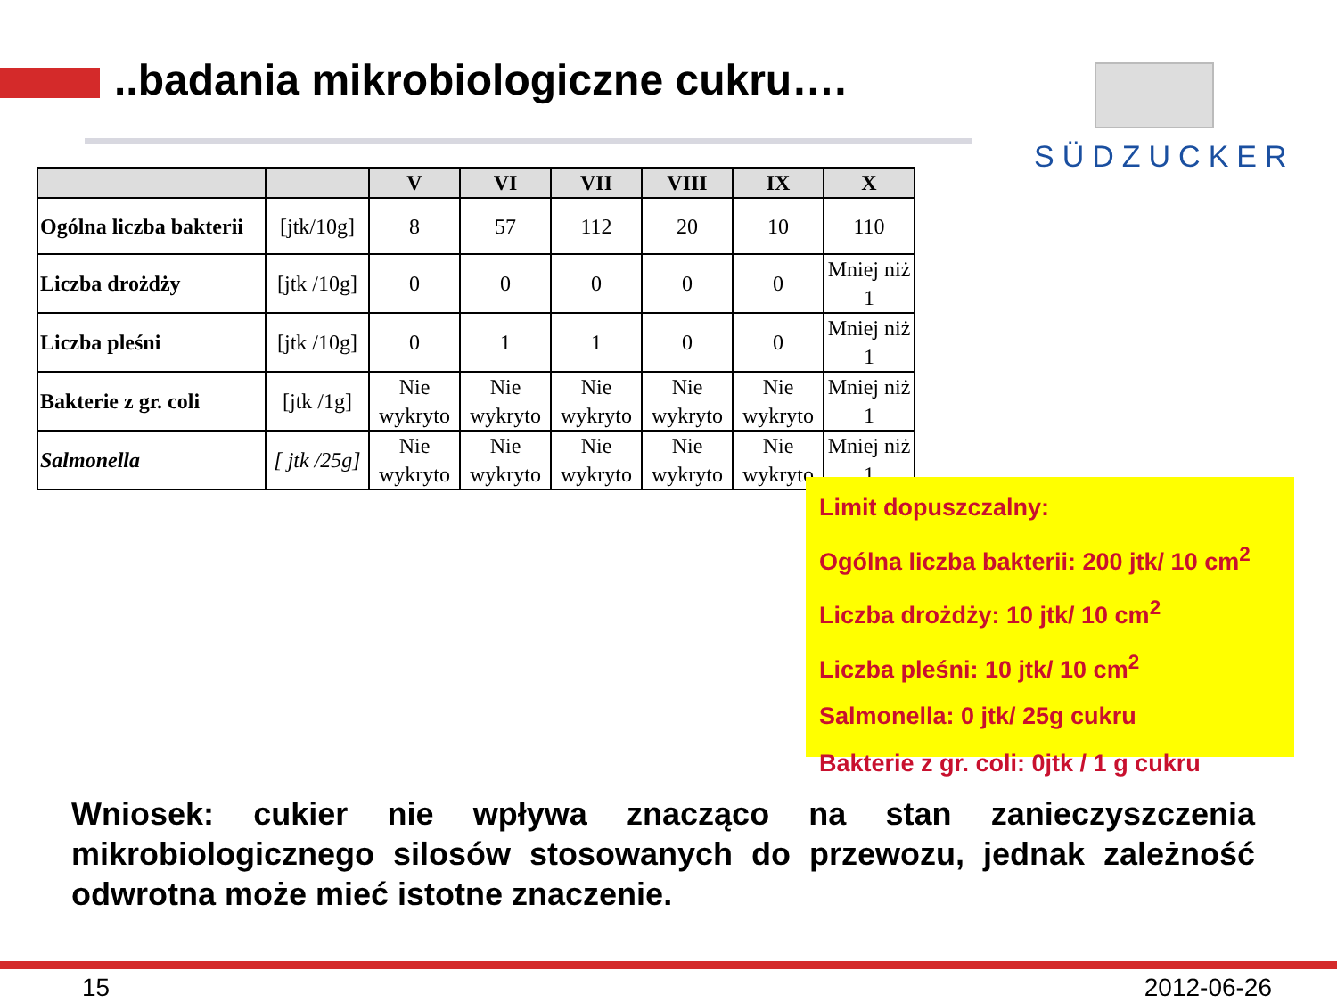..badania mikrobiologiczne cukru….
SÜDZUCKER
| | | V | VI | VII | VIII | IX | X |
| --- | --- | --- | --- | --- | --- | --- | --- |
| Ogólna liczba bakterii | [jtk/10g] | 8 | 57 | 112 | 20 | 10 | 110 |
| Liczba drożdży | [jtk /10g] | 0 | 0 | 0 | 0 | 0 | Mniej niż 1 |
| Liczba pleśni | [jtk /10g] | 0 | 1 | 1 | 0 | 0 | Mniej niż 1 |
| Bakterie z gr. coli | [jtk /1g] | Nie wykryto | Nie wykryto | Nie wykryto | Nie wykryto | Nie wykryto | Mniej niż 1 |
| Salmonella | [ jtk /25g] | Nie wykryto | Nie wykryto | Nie wykryto | Nie wykryto | Nie wykryto | Mniej niż 1 |
Limit dopuszczalny:
Ogólna liczba bakterii: 200 jtk/ 10 cm<sup>2</sup>
Liczba drożdży: 10 jtk/ 10 cm<sup>2</sup>
Liczba pleśni: 10 jtk/ 10 cm<sup>2</sup>
Salmonella: 0 jtk/ 25g cukru
Bakterie z gr. coli: 0jtk / 1 g cukru
Wniosek: cukier nie wpływa znacząco na stan zanieczyszczenia mikrobiologicznego silosów stosowanych do przewozu, jednak zależność odwrotna może mieć istotne znaczenie.
15 2012-06-26